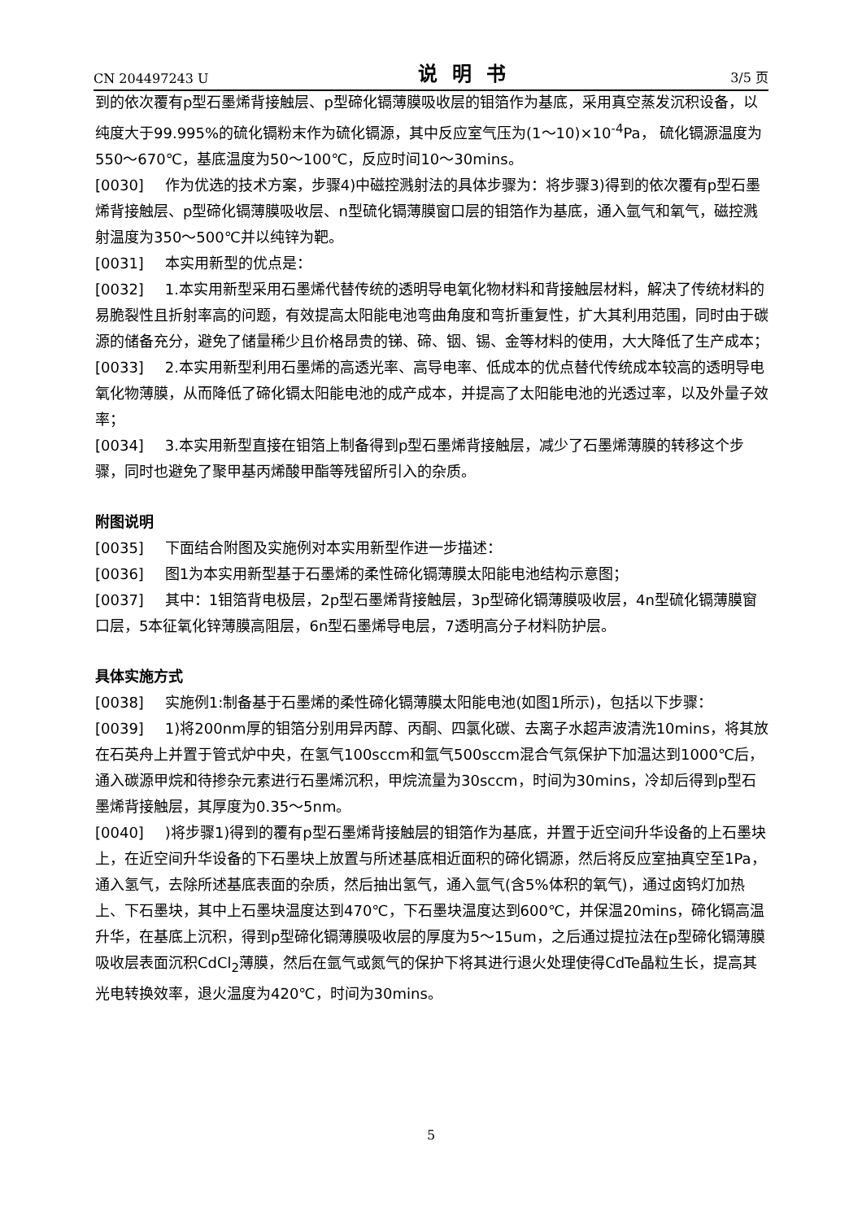CN 204497243 U 说明书 3/5 页
到的依次覆有p型石墨烯背接触层、p型碲化镉薄膜吸收层的钼箔作为基底，采用真空蒸发沉积设备，以纯度大于99.995%的硫化镉粉末作为硫化镉源，其中反应室气压为(1～10)×10<sup>-4</sup>Pa， 硫化镉源温度为550～670℃，基底温度为50～100℃，反应时间10～30mins。
[0030] 作为优选的技术方案，步骤4)中磁控溅射法的具体步骤为：将步骤3)得到的依次覆有p型石墨烯背接触层、p型碲化镉薄膜吸收层、n型硫化镉薄膜窗口层的钼箔作为基底，通入氩气和氧气，磁控溅射温度为350～500℃并以纯锌为靶。
[0031] 本实用新型的优点是：
[0032] 1.本实用新型采用石墨烯代替传统的透明导电氧化物材料和背接触层材料，解决了传统材料的易脆裂性且折射率高的问题，有效提高太阳能电池弯曲角度和弯折重复性，扩大其利用范围，同时由于碳源的储备充分，避免了储量稀少且价格昂贵的锑、碲、铟、锡、金等材料的使用，大大降低了生产成本；
[0033] 2.本实用新型利用石墨烯的高透光率、高导电率、低成本的优点替代传统成本较高的透明导电氧化物薄膜，从而降低了碲化镉太阳能电池的成产成本，并提高了太阳能电池的光透过率，以及外量子效率；
[0034] 3.本实用新型直接在钼箔上制备得到p型石墨烯背接触层，减少了石墨烯薄膜的转移这个步骤，同时也避免了聚甲基丙烯酸甲酯等残留所引入的杂质。
附图说明
[0035] 下面结合附图及实施例对本实用新型作进一步描述：
[0036] 图1为本实用新型基于石墨烯的柔性碲化镉薄膜太阳能电池结构示意图；
[0037] 其中：1钼箔背电极层，2p型石墨烯背接触层，3p型碲化镉薄膜吸收层，4n型硫化镉薄膜窗口层，5本征氧化锌薄膜高阻层，6n型石墨烯导电层，7透明高分子材料防护层。
具体实施方式
[0038] 实施例1:制备基于石墨烯的柔性碲化镉薄膜太阳能电池(如图1所示)，包括以下步骤：
[0039] 1)将200nm厚的钼箔分别用异丙醇、丙酮、四氯化碳、去离子水超声波清洗10mins，将其放在石英舟上并置于管式炉中央，在氢气100sccm和氩气500sccm混合气氛保护下加温达到1000℃后，通入碳源甲烷和待掺杂元素进行石墨烯沉积，甲烷流量为30sccm，时间为30mins，冷却后得到p型石墨烯背接触层，其厚度为0.35～5nm。
[0040])将步骤1)得到的覆有p型石墨烯背接触层的钼箔作为基底，并置于近空间升华设备的上石墨块上，在近空间升华设备的下石墨块上放置与所述基底相近面积的碲化镉源，然后将反应室抽真空至1Pa，通入氢气，去除所述基底表面的杂质，然后抽出氢气，通入氩气(含5%体积的氧气)，通过卤钨灯加热上、下石墨块，其中上石墨块温度达到470℃，下石墨块温度达到600℃，并保温20mins，碲化镉高温升华，在基底上沉积，得到p型碲化镉薄膜吸收层的厚度为5～15um，之后通过提拉法在p型碲化镉薄膜吸收层表面沉积CdCl<sub>2</sub>薄膜，然后在氩气或氮气的保护下将其进行退火处理使得CdTe晶粒生长，提高其光电转换效率，退火温度为420℃，时间为30mins。
5